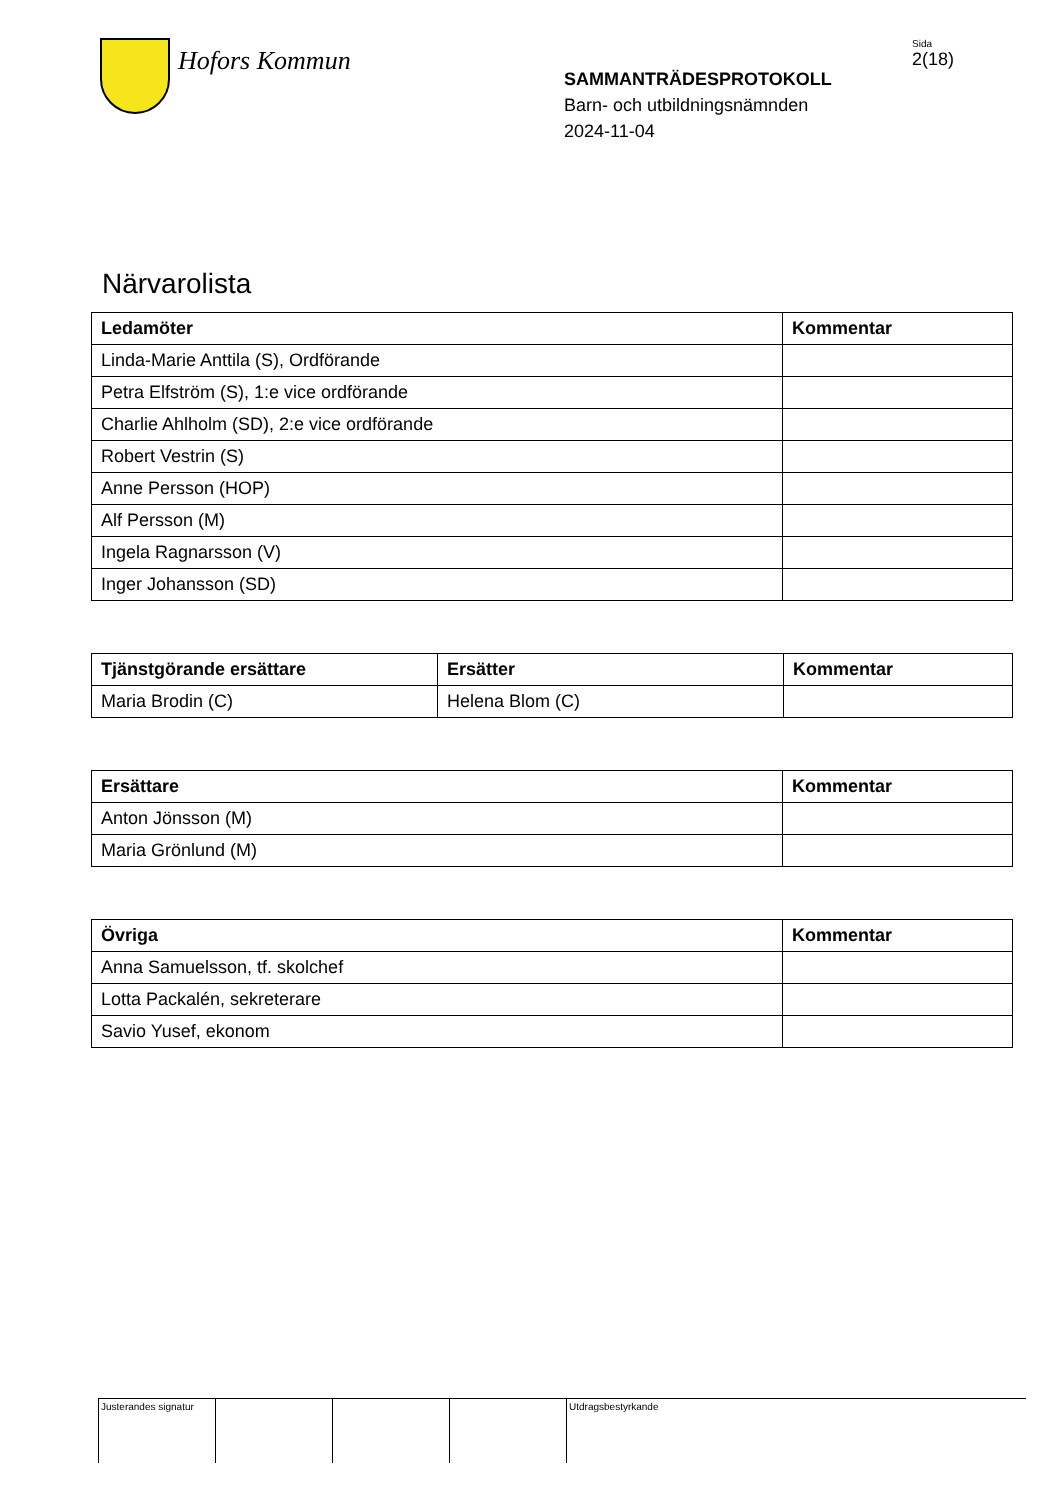Hofors Kommun
SAMMANTRÄDESPROTOKOLL
Barn- och utbildningsnämnden
2024-11-04
Sida
2(18)
Närvarolista
| Ledamöter | Kommentar |
| --- | --- |
| Linda-Marie Anttila (S), Ordförande | |
| Petra Elfström (S), 1:e vice ordförande | |
| Charlie Ahlholm (SD), 2:e vice ordförande | |
| Robert Vestrin (S) | |
| Anne Persson (HOP) | |
| Alf Persson (M) | |
| Ingela Ragnarsson (V) | |
| Inger Johansson (SD) | |
| Tjänstgörande ersättare | Ersätter | Kommentar |
| --- | --- | --- |
| Maria Brodin (C) | Helena Blom (C) | |
| Ersättare | Kommentar |
| --- | --- |
| Anton Jönsson (M) | |
| Maria Grönlund (M) | |
| Övriga | Kommentar |
| --- | --- |
| Anna Samuelsson, tf. skolchef | |
| Lotta Packalén, sekreterare | |
| Savio Yusef, ekonom | |
Justerandes signatur
Utdragsbestyrkande